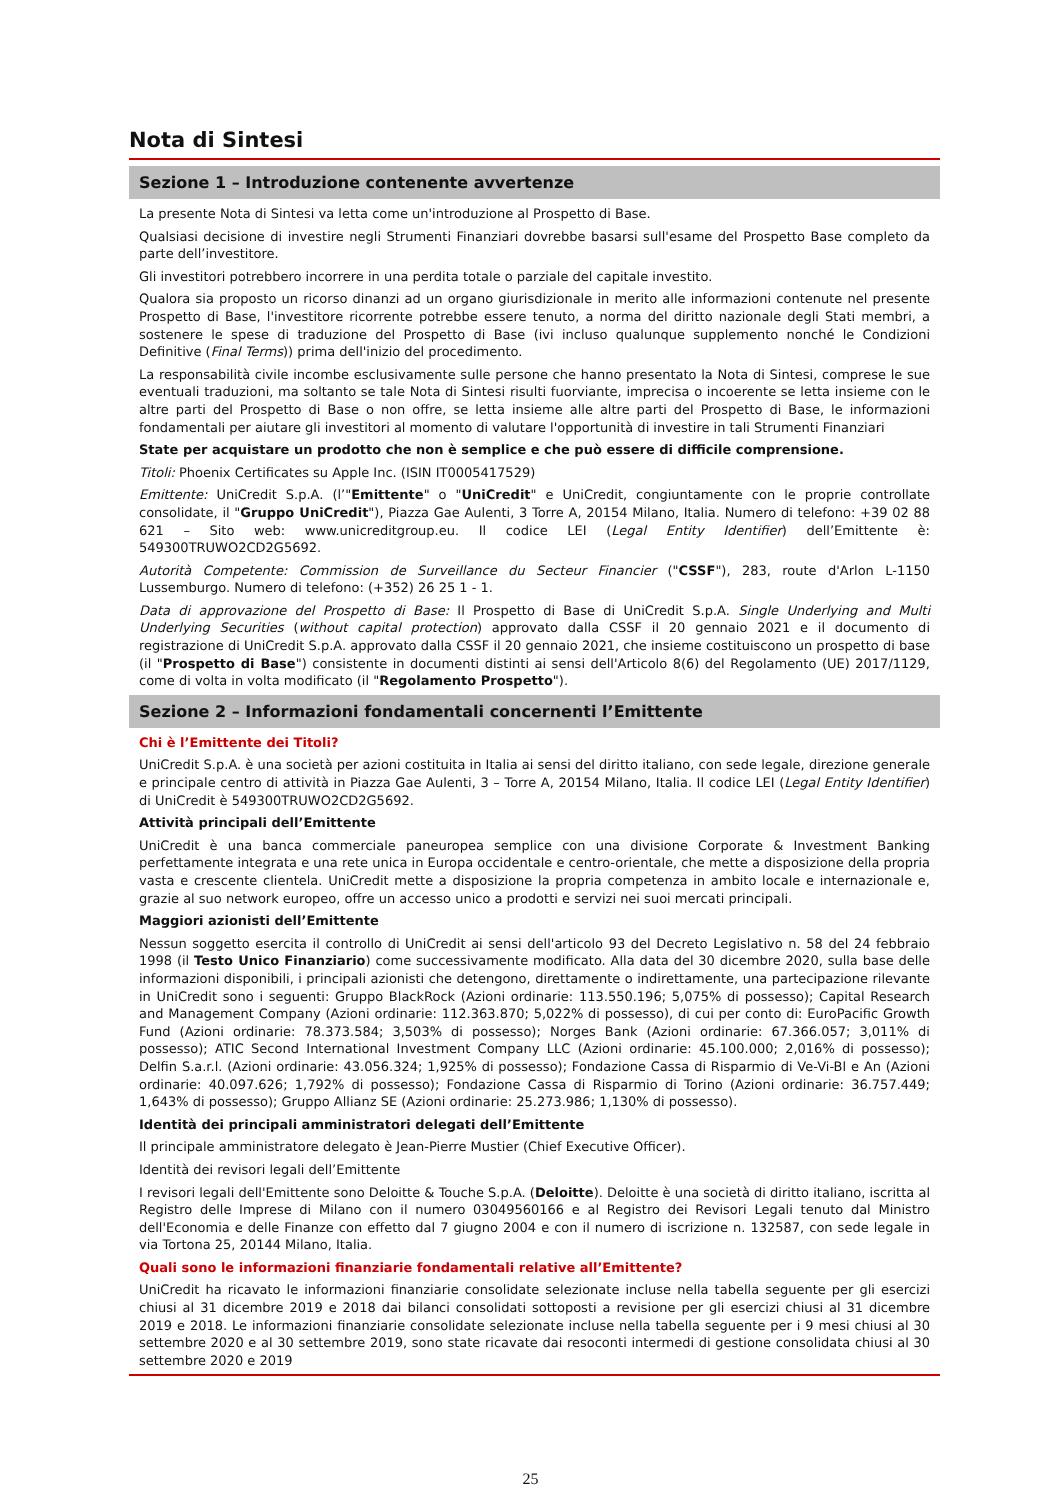Nota di Sintesi
Sezione 1 – Introduzione contenente avvertenze
La presente Nota di Sintesi va letta come un'introduzione al Prospetto di Base.
Qualsiasi decisione di investire negli Strumenti Finanziari dovrebbe basarsi sull'esame del Prospetto Base completo da parte dell’investitore.
Gli investitori potrebbero incorrere in una perdita totale o parziale del capitale investito.
Qualora sia proposto un ricorso dinanzi ad un organo giurisdizionale in merito alle informazioni contenute nel presente Prospetto di Base, l'investitore ricorrente potrebbe essere tenuto, a norma del diritto nazionale degli Stati membri, a sostenere le spese di traduzione del Prospetto di Base (ivi incluso qualunque supplemento nonché le Condizioni Definitive (Final Terms)) prima dell'inizio del procedimento.
La responsabilità civile incombe esclusivamente sulle persone che hanno presentato la Nota di Sintesi, comprese le sue eventuali traduzioni, ma soltanto se tale Nota di Sintesi risulti fuorviante, imprecisa o incoerente se letta insieme con le altre parti del Prospetto di Base o non offre, se letta insieme alle altre parti del Prospetto di Base, le informazioni fondamentali per aiutare gli investitori al momento di valutare l'opportunità di investire in tali Strumenti Finanziari
State per acquistare un prodotto che non è semplice e che può essere di difficile comprensione.
Titoli: Phoenix Certificates su Apple Inc. (ISIN IT0005417529)
Emittente: UniCredit S.p.A. (l’"Emittente" o "UniCredit" e UniCredit, congiuntamente con le proprie controllate consolidate, il "Gruppo UniCredit"), Piazza Gae Aulenti, 3 Torre A, 20154 Milano, Italia. Numero di telefono: +39 02 88 621 – Sito web: www.unicreditgroup.eu. Il codice LEI (Legal Entity Identifier) dell’Emittente è: 549300TRUWO2CD2G5692.
Autorità Competente: Commission de Surveillance du Secteur Financier ("CSSF"), 283, route d'Arlon L-1150 Lussemburgo. Numero di telefono: (+352) 26 25 1 - 1.
Data di approvazione del Prospetto di Base: Il Prospetto di Base di UniCredit S.p.A. Single Underlying and Multi Underlying Securities (without capital protection) approvato dalla CSSF il 20 gennaio 2021 e il documento di registrazione di UniCredit S.p.A. approvato dalla CSSF il 20 gennaio 2021, che insieme costituiscono un prospetto di base (il "Prospetto di Base") consistente in documenti distinti ai sensi dell'Articolo 8(6) del Regolamento (UE) 2017/1129, come di volta in volta modificato (il "Regolamento Prospetto").
Sezione 2 – Informazioni fondamentali concernenti l’Emittente
Chi è l’Emittente dei Titoli?
UniCredit S.p.A. è una società per azioni costituita in Italia ai sensi del diritto italiano, con sede legale, direzione generale e principale centro di attività in Piazza Gae Aulenti, 3 – Torre A, 20154 Milano, Italia. Il codice LEI (Legal Entity Identifier) di UniCredit è 549300TRUWO2CD2G5692.
Attività principali dell’Emittente
UniCredit è una banca commerciale paneuropea semplice con una divisione Corporate & Investment Banking perfettamente integrata e una rete unica in Europa occidentale e centro-orientale, che mette a disposizione della propria vasta e crescente clientela. UniCredit mette a disposizione la propria competenza in ambito locale e internazionale e, grazie al suo network europeo, offre un accesso unico a prodotti e servizi nei suoi mercati principali.
Maggiori azionisti dell’Emittente
Nessun soggetto esercita il controllo di UniCredit ai sensi dell'articolo 93 del Decreto Legislativo n. 58 del 24 febbraio 1998 (il Testo Unico Finanziario) come successivamente modificato. Alla data del 30 dicembre 2020, sulla base delle informazioni disponibili, i principali azionisti che detengono, direttamente o indirettamente, una partecipazione rilevante in UniCredit sono i seguenti: Gruppo BlackRock (Azioni ordinarie: 113.550.196; 5,075% di possesso); Capital Research and Management Company (Azioni ordinarie: 112.363.870; 5,022% di possesso), di cui per conto di: EuroPacific Growth Fund (Azioni ordinarie: 78.373.584; 3,503% di possesso); Norges Bank (Azioni ordinarie: 67.366.057; 3,011% di possesso); ATIC Second International Investment Company LLC (Azioni ordinarie: 45.100.000; 2,016% di possesso); Delfin S.a.r.l. (Azioni ordinarie: 43.056.324; 1,925% di possesso); Fondazione Cassa di Risparmio di Ve-Vi-Bl e An (Azioni ordinarie: 40.097.626; 1,792% di possesso); Fondazione Cassa di Risparmio di Torino (Azioni ordinarie: 36.757.449; 1,643% di possesso); Gruppo Allianz SE (Azioni ordinarie: 25.273.986; 1,130% di possesso).
Identità dei principali amministratori delegati dell’Emittente
Il principale amministratore delegato è Jean-Pierre Mustier (Chief Executive Officer).
Identità dei revisori legali dell’Emittente
I revisori legali dell'Emittente sono Deloitte & Touche S.p.A. (Deloitte). Deloitte è una società di diritto italiano, iscritta al Registro delle Imprese di Milano con il numero 03049560166 e al Registro dei Revisori Legali tenuto dal Ministro dell'Economia e delle Finanze con effetto dal 7 giugno 2004 e con il numero di iscrizione n. 132587, con sede legale in via Tortona 25, 20144 Milano, Italia.
Quali sono le informazioni finanziarie fondamentali relative all’Emittente?
UniCredit ha ricavato le informazioni finanziarie consolidate selezionate incluse nella tabella seguente per gli esercizi chiusi al 31 dicembre 2019 e 2018 dai bilanci consolidati sottoposti a revisione per gli esercizi chiusi al 31 dicembre 2019 e 2018. Le informazioni finanziarie consolidate selezionate incluse nella tabella seguente per i 9 mesi chiusi al 30 settembre 2020 e al 30 settembre 2019, sono state ricavate dai resoconti intermedi di gestione consolidata chiusi al 30 settembre 2020 e 2019
25